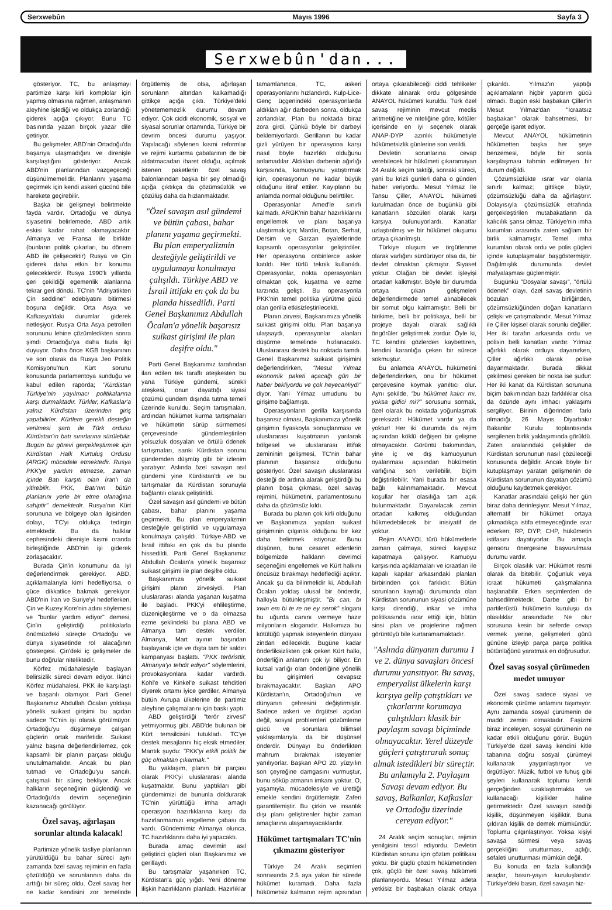Serxwebûn Mayıs 1996 Sayfa 3
Serxwebûn'dan...
gösteriyor. TC, bu anlaşmayı partimize karşı kirli komplolar için yapmış olmasına rağmen, anlaşmanın aleyhine işlediği ve oldukça zorlandığı giderek açığa çıkıyor. Bunu TC basınında yazan birçok yazar dile getiriyor.
Bu gelişmeler, ABD'nin Ortadoğu'da başarıya ulaşmadığını ve direnişle karşılaştığını gösteriyor. Ancak ABD'nin planlarından vazgeçeceği düşünülmemelidir. Planlarını yaşama geçirmek için kendi askeri gücünü bile harekete geçirebilir.
Başka bir gelişmeyi belirtmekte fayda vardır. Ortadoğu ve dünya siyasetini belirlemede, ABD artık eskisi kadar rahat olamayacaktır. Almanya ve Fransa ile birlikte (bunların politik çıkarları, bu dönem ABD ile çelişecektir) Rusya ve Çin giderek daha etkin bir konuma geleceklerdir. Rusya 1990'lı yıllarda geri çekildiği egemenlik alanlarına tekrar geri döndü. TC'nin "Adriyatikten Çin seddine" edebiyatını bitirmesi boşuna değildir. Orta Asya ve Kafkasya'daki durumlar giderek netleşiyor. Rusya Orta Asya petrolleri sorununu lehine çözümledikten sonra şimdi Ortadoğu'ya daha fazla ilgi duyuyor. Daha önce KGB başkanının ve son olarak da Rusya Jeo Politik Komisyonu'nun Kürt sorunu konusunda parlamentoya sunduğu ve kabul edilen raporda; "Kürdistan Türkiye'nin yayılmacı politikalarına karşı durmaktadır. Türkler, Kafkaslar'a yalnız Kürdistan üzerinden giriş yapabilirler. Kürtlere gerekli desteğin verilmesi şartı ile Türk ordusu Kürdistan'ın batı sınırlarına sürülebilir. Bugün bu görevi gerçekleştirmek için Kürdistan Halk Kurtuluş Ordusu (ARGK) mücadele etmektedir. Rusya PKK'ye yardım etmezse, zaman içinde Batı karşıtı olan İran'ı da yitirebilir. PKK, Batı'nın bütün planlarını yerle bir etme olanağına sahiptir" demektedir. Rusya'nın Kürt sorununa ve bölgeye olan ilgisinden dolayı, TC'yi oldukça tedirgin etmektedir. Bu da halklar cephesindeki direnişle kısmi oranda birleştiğinde ABD'nin işi giderek zorlaşacaktır.
Burada Çin'in konumunu da iyi değerlendirmek gerekiyor. ABD, açıklamalarıyla kimi hedefliyorsa, o güce dikkatlice bakmak gerekiyor. ABD'nin İran ve Suriye'yi hedeflerken, Çin ve Kuzey Kore'nin adını söylemesi ve "bunlar yardım ediyor" demesi, Çin'in geliştirdiği politikalarla önümüzdeki süreçte Ortadoğu ve dünya siyasetinde rol alacağının göstergesi. Çin'deki iç gelişmeler de bunu doğrular niteliktedir.
Körfez müdahalesiyle başlayan belirsizlik süreci devam ediyor. İkinci Körfez müdahalesi, PKK ile karşılaştı ve başarılı olamıyor. Parti Genel Başkanımız Abdullah Öcalan yoldaşa yönelik suikast girişimi bu açıdan sadece TC'nin işi olarak görülmüyor. Ortadoğu'yu düşürmeye çalışan güçlerin ortak marifetidir. Suikast yalnız başına değerlendirilemez, çok kapsamlı bir planın parçası olduğu unutulmamalıdır. Ancak bu plan tutmadı ve Ortadoğu'yu sancılı, çatışmalı bir süreç bekliyor. Ancak halkların seçeneğinin güçlendiği ve Ortadoğu'da devrim seçeneğinin kazanacağı görülüyor.
Özel savaş, ağırlaşan sorunlar altında kalacak!
Partimize yönelik tasfiye planlarının yürütüldüğü bu bahar süreci aynı zamanda özel savaş rejiminin en fazla çözüldüğü ve sorunlarının daha da arttığı bir süreç oldu. Özel savaş her ne kadar kendisini zor temelinde örgütlemiş de olsa, ağırlaşan sorunların altından kalkamadığı gittikçe açığa çıktı. Türkiye'deki yönetememezlik durumu devam ediyor. Çok ciddi ekonomik, sosyal ve siyasal sorunlar ortamında, Türkiye bir devrim öncesi durumu yaşıyor. Yapılacağı söylenen kısmi reformlar ve rejimi kurtarma çabalarının de bir aldatmacadan ibaret olduğu, açılmak istenen paketlerin özel savaş balonlarından başka bir şey olmadığı açığa çıktıkça da çözümsüzlük ve çözülüş daha da hızlanmaktadır.
"Özel savaşın asıl gündemi ve bütün çabası, bahar planını yaşama geçirmekti. Bu plan emperyalizmin desteğiyle geliştirildi ve uygulamaya konulmaya çalışıldı. Türkiye ABD ve İsrail ittifakı en çok da bu planda hissedildi. Parti Genel Başkanımız Abdullah Öcalan'a yönelik başarısız suikast girişimi ile plan deşifre oldu."
Parti Genel Başkanımız tarafından ilan edilen tek taraflı ateşkesten bu yana Türkiye gündemi, sürekli ateşkesi, onun dayattığı siyasi çözümü gündem dışında tutma temeli üzerinde kuruldu. Seçim tartışmaları, ardından hükümet kurma tartışmaları ve hükümetin sürüp sürmemesi çerçevesinde gündemleştirilen yolsuzluk dosyaları ve örtülü ödenek tartışmaları, sanki Kürdistan sorunu gündemden düşmüş gibi bir izlenim yaratıyor. Aslında özel savaşın asıl gündemi yine Kürdistan'dı ve bu tartışmalar da Kürdistan sorunuyla bağlantılı olarak geliştirildi.
Özel savaşın asıl gündemi ve bütün çabası, bahar planını yaşama geçirmekti. Bu plan emperyalizmin desteğiyle geliştirildi ve uygulamaya konulmaya çalışıldı. Türkiye-ABD ve İsrail ittifakı en çok da bu planda hissedildi. Parti Genel Başkanımız Abdullah Öcalan'a yönelik başarısız suikast girişimi ile plan deşifre oldu.
Başkanımıza yönelik suikast girişimi planın zirvesiydi. Plan uluslararası alanda yaşanan kuşatma ile başladı. PKK'yi ehlileştirme, düzeniçileştirme ve o da olmazsa ezme şeklindeki bu plana ABD ve Almanya tam destek verdiler. Almanya, Mart ayının başından başlayarak içte ve dışta tam bir saldırı kampanyası başlattı. "PKK teröristtir, Almanya'yı tehdit ediyor" söylemlerini, provokasyonlara kadar vardırdı. Kohl'e ve Kinkel'e suikast tehditleri diyerek ortamı iyice gerdiler. Almanya bütün Avrupa ülkelerine de partimiz aleyhine çalışmalarını için baskı yaptı.
ABD geliştirdiği "terör zirvesi" yetmiyormuş gibi, ABD'de bulunan bir Kürt temsilcisini tutukladı. TC'ye destek mesajlarını hiç eksik etmediler. Mantık şuydu: "PKK'yi etkili politik bir güç olmaktan çıkarmak."
Bu yaklaşım, planın bir parçası olarak PKK'yi uluslararası alanda kuşatmaktır. Bunu yaptıkları gibi gündemimizi de bununla doldurarak TC'nin yürüttüğü imha amaçlı operasyon hazırlıklarına karşı da hazırlanmamızı engelleme çabası da vardı. Gündemimiz Almanya olunca, TC hazırlıklarını daha iyi yapacaktı.
Burada amaç devrimin asıl geliştirici güçleri olan Başkanımız ve gerillaydı.
Bu tartışmalar yaşanırken TC, Kürdistan'a güç yığdı. Yeni döneme ilişkin hazırlıklarını planladı. Hazırlıklar tamamlanınca, TC, askeri operasyonlarını hızlandırdı. Kulp-Lice-Genç üçgenindeki operasyonlarda aldıkları ağır darbeden sonra, oldukça zorlandılar. Plan bu noktada biraz zora girdi. Çünkü böyle bir darbeyi beklemiyorlardı. Gerillanın bu kadar gizli yürüyen bir operasyona karşı nasıl böyle hazırlıklı olduğunu anlamadılar. Aldıkları darbenin ağırlığı karşısında, kamuoyunu yatıştırmak için, operasyonun ne kadar büyük olduğunu itiraf ettiler. Kayıpların bu anlamda normal olduğunu belirttiler.
Operasyonlar Amed'le sınırlı kalmadı. ARGK'nin bahar hazırlıklarını engellemek ve planı başarıya ulaştırmak için; Mardin, Botan, Serhat, Dersim ve Garzan eyaletlerinde kapsamlı operasyonlar geliştirdiler. Her operasyona onbinlerce asker katıldı. Her türlü teknik kullanıldı. Operasyonlar, nokta operasyonları olmaktan çok, kuşatma ve ezme tarzında gelişti. Bu operasyonla PKK'nin temel politika yürütme gücü olan gerilla etkisizleştirilecekti.
Planın zirvesi, Başkanımıza yönelik suikast girişimi oldu. Plan başarıya ulaşsaydı, operasyonlar alanları düşürme temelinde hızlanacaktı. Uluslararası destek bu noktada tamdı. Genel Başkanımız suikast girişimini değerlendirirken, "Mesut Yılmaz ekonomik paketi açacağı gün bir haber bekliyordu ve çok heyecanlıydı" diyor. Yani Yılmaz umudunu bu girişime bağlamıştı.
Operasyonların gerilla karşısında başarısız olması, Başkanımıza yönelik girişimin fiyaskoyla sonuçlanması ve uluslararası kuşatmanın yarılarak bölgesel ve uluslararası ittifak zemininin gelişmesi, TC'nin bahar planının başarısız olduğunu gösteriyor. Özel savaşın uluslararası desteği de ardına alarak geliştirdiği bu planın boşa çıkması, özel savaş rejimini, hükümetini, parlamentosunu daha da çözümsüz kıldı.
Burada bu planın çok kirli olduğunu ve Başkanımıza yapılan suikast girişiminin çılgınlık olduğunu bir kez daha belirtmek istiyoruz. Bunu düşünen, buna cesaret edenlerin bölgemizde halkların devrimci seçeneğini engellemek ve Kürt halkını öncüsüz bırakmayı hedeflediği açıktır. Ancak şu da bilinmelidir ki, Abdullah Öcalan yoldaş ulusal bir önderdir, halkıyla bütünleşmiştir. "Bı can, bı xwin em bi te re ne ey serok" sloganı bu uğurda canını vermeye hazır milyonların sloganıdır. Halkımıza bu kötülüğü yapmak isteyenlerin dünyası zindan edilecektir. Bugüne kadar önderliksizlikten çok çeken Kürt halkı, önderliğin anlamını çok iyi biliyor. En kutsal varlığı olan önderliğine yönelik bu girişimleri cevapsız bırakmayacaktır. Başkan APO Kürdistan'ın, Ortadoğu'nun ve dünyanın çehresini değiştirmiştir. Sadece askeri ve örgütsel açıdan değil, sosyal problemleri çözümleme gücü ve sorunlara bilimsel yaklaşımlarıyla da bir düşünsel önderdir. Dünyayı bu önderlikten mahrum bırakmak isteyenler yanılıyorlar. Başkan APO 20. yüzyılın son çeyreğine damgasını vurmuştur, bunu söküp atmanın imkanı yoktur. O, yaşamıyla, mücadelesiyle ve ürettiği emekle kendini örgütlemiştir. Zaferi garantilemiştir. Bu çirkin ve insanlık dışı planı geliştirenler hiçbir zaman amaçlarına ulaşamayacaklardır.
Hükümet tartışmaları TC'nin çıkmazını gösteriyor
Türkiye 24 Aralık seçimleri sonrasında 2.5 aya yakın bir sürede hükümet kuramadı. Daha fazla hükümetsiz kalmanın rejim açısından ortaya çıkarabileceği ciddi tehlikeler dikkate alınarak ordu gölgesinde ANAYOL hükümeti kuruldu. Türk özel savaş rejiminin mevcut meclis aritmetiğine ve niteliğine göre, kötüler içerisinde en iyi seçenek olarak ANAP-DYP azınlık hükümetiyle hükümetsizlik günlerine son verildi.
Devletin sorunlarına cevap verebilecek bir hükümeti çıkaramayan 24 Aralık seçim taktiği, sonraki süreci, yani bu krizli günleri daha o günden haber veriyordu. Mesut Yılmaz İle Tansu Çiller, ANAYOL hükümeti kurulmadan önce de bugünkü gibi kanatların sözcüleri olarak karşı karşıya bulunuyorlardı. Kanatlar uzlaştırılmış ve bir hükümet oluşumu ortaya çıkarılmıştı.
Türkiye oluşum ve örgütlenme olarak varlığını sürdürüyor olsa da, bir devlet olmaktan çıkmıştır. Siyaset yoktur. Olağan bir devlet işleyişi ortadan kalkmıştır. Böyle bir durumda ortaya çıkan gelişmeleri değerlendirmede temel alınabilecek bir somut olgu kalmamıştır. Belli bir birikime, belli bir politikaya, belli bir projeye dayalı olarak sağlıklı öngörüler geliştirmek zordur. Öyle ki, TC kendini gözlerden kaybettiren, kendini karanlığa çeken bir sürece sokmuştur.
Bu anlamda ANAYOL hükümetini değerlendirirken, onu bir hükümet çerçevesine koymak yanıltıcı olur. Aynı şekilde, "bu hükümet kalıcı mı, yoksa gidici mi?" sorusunu sormak, özel olarak bu noktada yoğunlaşmak gereksizdir. Hükümet vardır ya da yoktur! Her iki durumda da rejim açısından köklü değişen bir gelişme olmayacaktır. Görüntü bakımından, yine iç ve dış kamuoyunun oyalanması açısından hükümetin varlığına son verilebilir, biçim değiştirilebilir. Yani burada bir esasa bağlı kalınmamaktadır. Mevcut koşullar her olasılığa tam açık bulunmaktadır. Dayanılacak zemin ortadan kalkmış olduğundan hükmedebilecek bir inisiyatif de yoktur.
Rejim ANAYOL türü hükümetlerle zaman çalmaya, süreci kayıpsız kapatmaya çalışıyor. Kamuoyu karşısında açıklamaları ve icraatları ile kapalı kapılar arkasındaki planları birbirinden çok farklıdır. Bütün sorunların kaynağı durumunda olan Kürdistan sorununun siyasi çözümüne karşı direndiği, inkar ve imha politikasında ısrar ettiği için, bütün sinsi plan ve projelerine rağmen görüntüyü bile kurtaramamaktadır.
"Aslında dünyanın durumu 1 ve 2. dünya savaşları öncesi durumu yansıtıyor. Bu savaş, emperyalist ülkelerin karşı karşıya gelip çatıştıkları ve çıkarlarını korumaya çalıştıkları klasik bir paylaşım savaşı biçiminde olmayacaktır. Yerel düzeyde güçleri çatıştırarak sonuç almak istedikleri bir süreçtir. Bu anlamıyla 2. Paylaşım Savaşı devam ediyor. Bu savaş, Balkanlar, Kafkaslar ve Ortadoğu üzerinde cereyan ediyor."
24 Aralık seçim sonuçları, rejimin yenilgisini tescil ediyordu. Devletin Kürdistan sorunu için çözüm politikası yoktu. Bir güçlü çözüm hükümetinden çok, güçlü bir özel savaş hükümeti planlanıyordu. Mesut Yılmaz adeta yetkisiz bir başbakan olarak ortaya çıkarıldı. Yılmaz'ın yaptığı açıklamaların hiçbir yaptırım gücü olmadı. Bugün eski başbakan Çiller'in Mesut Yılmaz'dan "İcraatsız başbakan" olarak bahsetmesi, bir gerçeğe işaret ediyor.
Mevcut ANAYOL hükümetinin hükümetten başka her şeye benzemesi, böyle bir sonla karşılaşması tahmin edilmeyen bir durum değildi.
Çözümsüzlükte ısrar var olanla sınırlı kalmaz; gittikçe büyür, çözümsüzlüğü daha da ağırlaştırır. Dolayısıyla çözümsüzlük etrafında gerçekleştirilen mutabakatların da kalıcılık şansı olmaz. Türkiye'nin imha kurumları arasında zaten sağlam bir birlik kalmamıştır. Temel imha kurumları olarak ordu ve polis güçleri içinde kutuplaşmalar başgöstermiştir. Dağılmışlık durumunda devlet mafyalaşması güçlenmiştir.
Bugünkü "Dosyalar savaşı", "örtülü ödenek" olayı, özel savaş devletinin bozulan birliğinden, çözümsüzlüğünden doğan kanatların çelişki ve çatışmalarıdır. Mesut Yılmaz ile Çiller kişisel olarak sorunlu değiller. Her iki tarafın arkasında ordu ve polisin belli kanatları vardır. Yılmaz ağırlıklı olarak orduya dayanırken, Çiller ağırlıklı olarak polise dayanmaktadır. Burada dikkat çekilmesi gereken bir nokta ise şudur: Her iki kanat da Kürdistan sorununa biçim bakımından bazı farklılıklar olsa da özünde aynı imhacı yaklaşımı sergiliyor. Birinin diğerinden farkı olmadığı, 26 Mayıs Diyarbakır Bakanlar Kurulu toplantısında sergilenen birlik yaklaşımında görüldü. Zaten aralarındaki çelişkiler de Kürdistan sorununun nasıl çözüleceği konusunda değildir. Ancak böyle bir kutuplaşmayı yaratan gelişmenin de Kürdistan sorununun dayatan çözümü olduğunu kaydetmek gerekiyor.
Kanatlar arasındaki çelişki her gün biraz daha derinleşiyor. Mesut Yılmaz, alternatif bir hükümet ortaya çıkmadıkça istifa etmeyeceğinde ısrar ederken; RP, DYP, CHP, hükümetin istifasını dayatıyorlar. Bu amaçla gensoru önergesine başvurulması durumu vardır.
Birçok olasılık var: Hükümet resmi olarak da bitebilir. Çoğunluk veya icraat hükümeti çalışmalarına başlanabilir. Erken seçimlerden de bahsedilmektedir. Darbe gibi bir partilerüstü hükümetin kuruluşu da olasılıklar arasındadır. Ne olur sorusuna kesin bir seferde cevap vermek yerine, gelişmeleri günü gününe izleyip parça parça politika bütünlüğünü yaratmak en doğrusudur.
Özel savaş sosyal çürümeden medet umuyor
Özel savaş sadece siyasi ve ekonomik çürüme anlamını taşımıyor. Aynı zamanda sosyal çürümenin de maddi zemini olmaktadır. Faşizmi biraz inceleyen, sosyal çürümenin ne kadar etkili olduğunu görür. Bugün Türkiye'de özel savaş kendini kitle tabanına doğru sosyal çürümeyi kullanarak yaygınlaştırıyor ve örgütlüyor. Müzik, futbol ve fuhuş gibi şeyleri kullanarak toplumu kendi gerçeğinden uzaklaştırmakta ve kullanacağı kişilikler haline getirmektedir. Özel savaşın istediği kişilik, düşünmeyen kişiliktir. Buna çıldıran kişilik de demek mümkündür. Toplumu çılgınlaştırıyor. Yoksa kişiyi savaşa sürmesi veya savaş gerçekliğini unutturması, açlığı, sefaleti unutturması mümkün değil.
Bu konuda en fazla kullandığı araçlar, basın-yayın kuruluşlarıdır. Türkiye'deki basın, özel savaşın hiz-